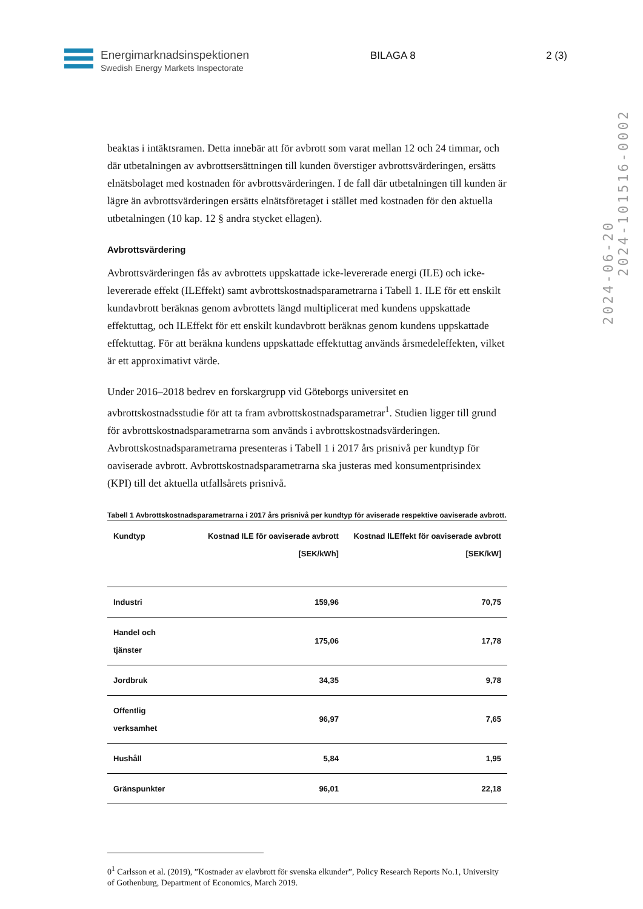Energimarknadsinspektionen
Swedish Energy Markets Inspectorate
BILAGA 8 2 (3)
2024-06-20
2024-101516-0002
beaktas i intäktsramen. Detta innebär att för avbrott som varat mellan 12 och 24 timmar, och där utbetalningen av avbrottsersättningen till kunden överstiger avbrottsvärderingen, ersätts elnätsbolaget med kostnaden för avbrottsvärderingen. I de fall där utbetalningen till kunden är lägre än avbrottsvärderingen ersätts elnätsföretaget i stället med kostnaden för den aktuella utbetalningen (10 kap. 12 § andra stycket ellagen).
Avbrottsvärdering
Avbrottsvärderingen fås av avbrottets uppskattade icke-levererade energi (ILE) och icke-levererade effekt (ILEffekt) samt avbrottskostnadsparametrarna i Tabell 1. ILE för ett enskilt kundavbrott beräknas genom avbrottets längd multiplicerat med kundens uppskattade effektuttag, och ILEffekt för ett enskilt kundavbrott beräknas genom kundens uppskattade effektuttag. För att beräkna kundens uppskattade effektuttag används årsmedeleffekten, vilket är ett approximativt värde.
Under 2016–2018 bedrev en forskargrupp vid Göteborgs universitet en avbrottskostnadsstudie för att ta fram avbrottskostnadsparametrar<sup>1</sup>. Studien ligger till grund för avbrottskostnadsparametrarna som används i avbrottskostnadsvärderingen. Avbrottskostnadsparametrarna presenteras i Tabell 1 i 2017 års prisnivå per kundtyp för oaviserade avbrott. Avbrottskostnadsparametrarna ska justeras med konsumentprisindex (KPI) till det aktuella utfallsårets prisnivå.
Tabell 1 Avbrottskostnadsparametrarna i 2017 års prisnivå per kundtyp för aviserade respektive oaviserade avbrott.
| Kundtyp | Kostnad ILE för oaviserade avbrott [SEK/kWh] | Kostnad ILEffekt för oaviserade avbrott [SEK/kW] |
| --- | --- | --- |
| Industri | 159,96 | 70,75 |
| Handel och tjänster | 175,06 | 17,78 |
| Jordbruk | 34,35 | 9,78 |
| Offentlig verksamhet | 96,97 | 7,65 |
| Hushåll | 5,84 | 1,95 |
| Gränspunkter | 96,01 | 22,18 |
0<sup>1</sup> Carlsson et al. (2019), ”Kostnader av elavbrott för svenska elkunder”, Policy Research Reports No.1, University of Gothenburg, Department of Economics, March 2019.